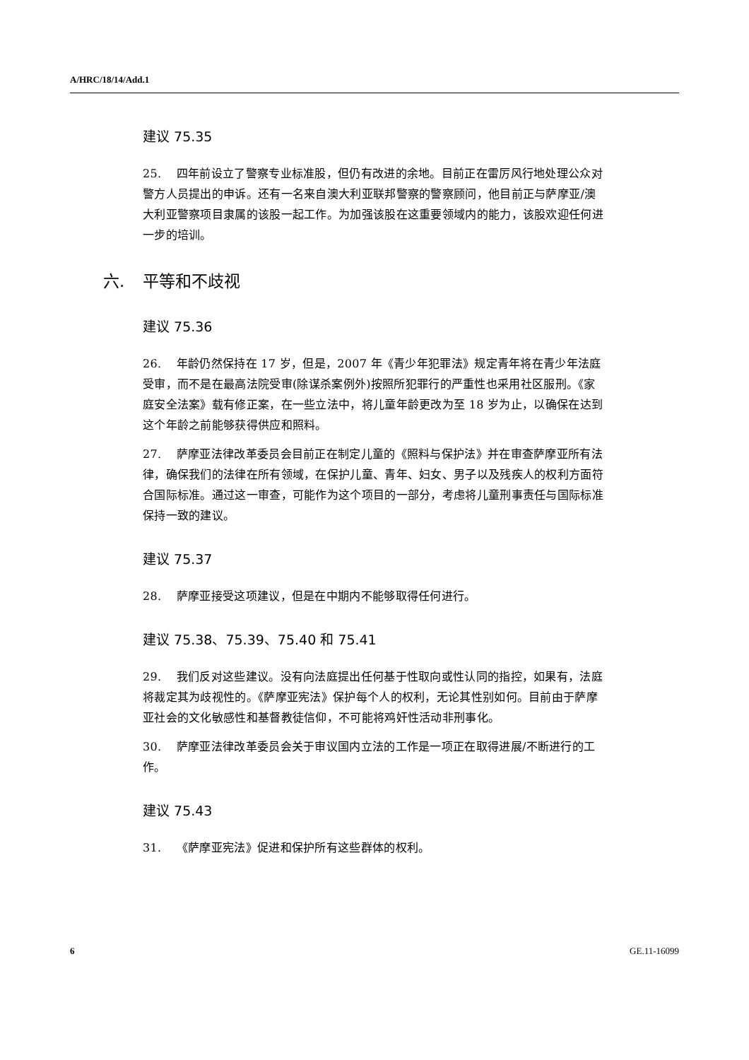A/HRC/18/14/Add.1
建议 75.35
25. 四年前设立了警察专业标准股，但仍有改进的余地。目前正在雷厉风行地处理公众对警方人员提出的申诉。还有一名来自澳大利亚联邦警察的警察顾问，他目前正与萨摩亚/澳大利亚警察项目隶属的该股一起工作。为加强该股在这重要领域内的能力，该股欢迎任何进一步的培训。
六. 平等和不歧视
建议 75.36
26. 年龄仍然保持在 17 岁，但是，2007 年《青少年犯罪法》规定青年将在青少年法庭受审，而不是在最高法院受审(除谋杀案例外)按照所犯罪行的严重性也采用社区服刑。《家庭安全法案》载有修正案，在一些立法中，将儿童年龄更改为至 18 岁为止，以确保在达到这个年龄之前能够获得供应和照料。
27. 萨摩亚法律改革委员会目前正在制定儿童的《照料与保护法》并在审查萨摩亚所有法律，确保我们的法律在所有领域，在保护儿童、青年、妇女、男子以及残疾人的权利方面符合国际标准。通过这一审查，可能作为这个项目的一部分，考虑将儿童刑事责任与国际标准保持一致的建议。
建议 75.37
28. 萨摩亚接受这项建议，但是在中期内不能够取得任何进行。
建议 75.38、75.39、75.40 和 75.41
29. 我们反对这些建议。没有向法庭提出任何基于性取向或性认同的指控，如果有，法庭将裁定其为歧视性的。《萨摩亚宪法》保护每个人的权利，无论其性别如何。目前由于萨摩亚社会的文化敏感性和基督教徒信仰，不可能将鸡奸性活动非刑事化。
30. 萨摩亚法律改革委员会关于审议国内立法的工作是一项正在取得进展/不断进行的工作。
建议 75.43
31. 《萨摩亚宪法》促进和保护所有这些群体的权利。
6 GE.11-16099